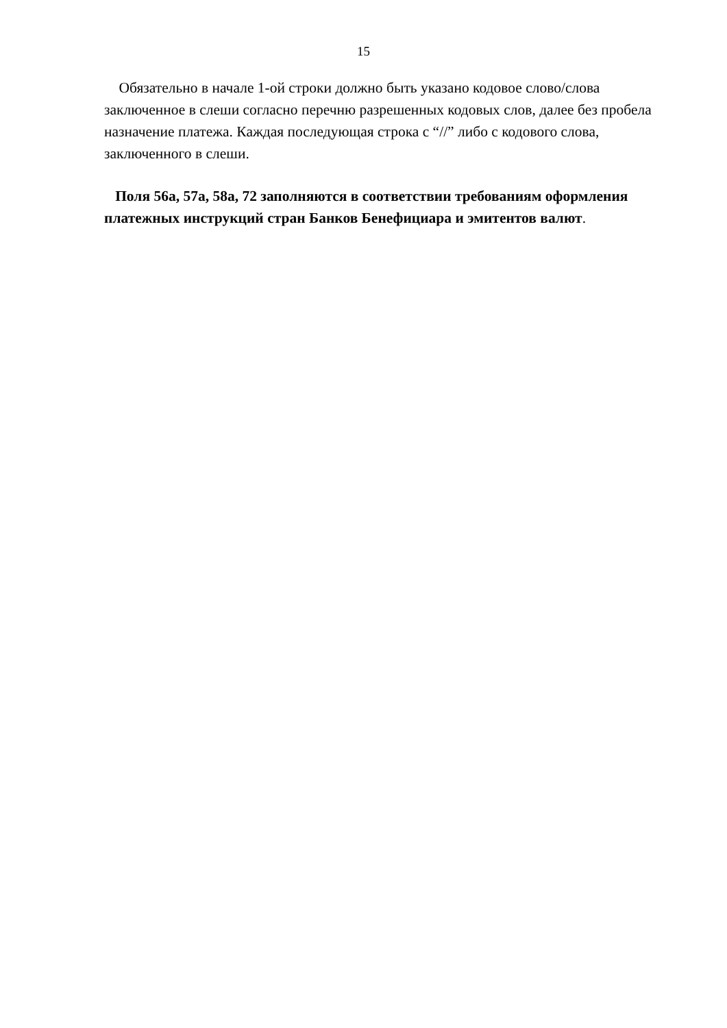15
Обязательно в начале 1-ой строки должно быть указано кодовое слово/слова заключенное в слеши согласно перечню разрешенных кодовых слов, далее без пробела назначение платежа. Каждая последующая строка с “//” либо с кодового слова, заключенного в слеши.
Поля 56a, 57a, 58a, 72 заполняются в соответствии требованиям оформления платежных инструкций стран Банков Бенефициара и эмитентов валют.